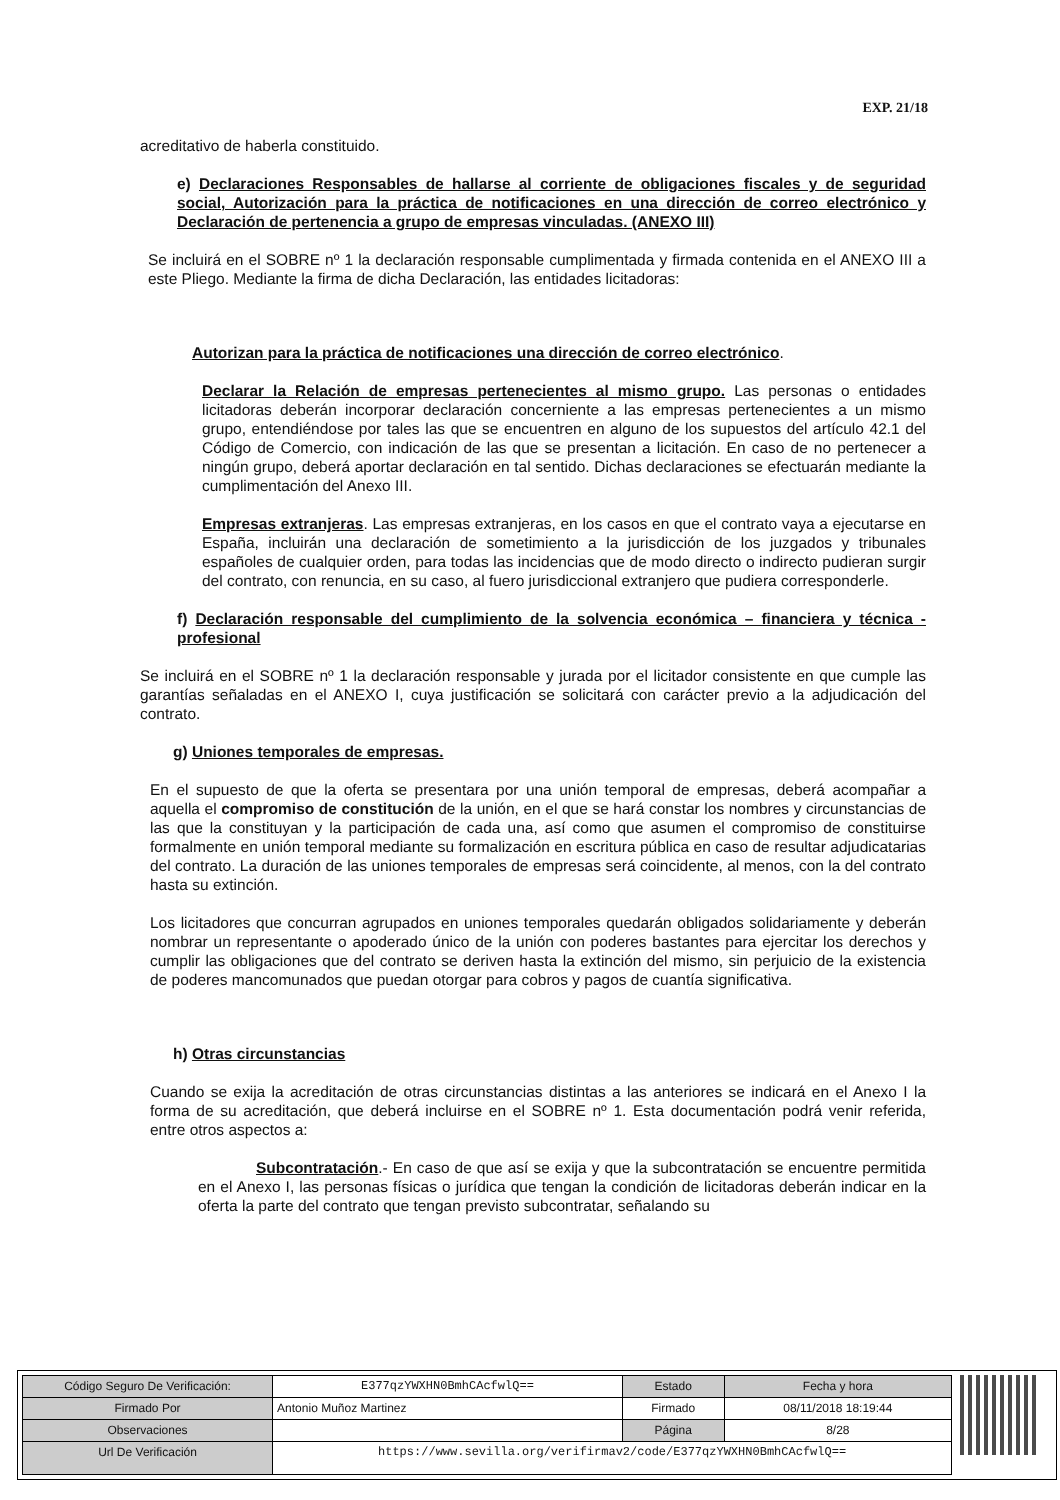EXP. 21/18
acreditativo de haberla constituido.
e) Declaraciones Responsables de hallarse al corriente de obligaciones fiscales y de seguridad social, Autorización para la práctica de notificaciones en una dirección de correo electrónico y Declaración de pertenencia a grupo de empresas vinculadas. (ANEXO III)
Se incluirá en el SOBRE nº 1 la declaración responsable cumplimentada y firmada contenida en el ANEXO III a este Pliego. Mediante la firma de dicha Declaración, las entidades licitadoras:
Autorizan para la práctica de notificaciones una dirección de correo electrónico.
Declarar la Relación de empresas pertenecientes al mismo grupo. Las personas o entidades licitadoras deberán incorporar declaración concerniente a las empresas pertenecientes a un mismo grupo, entendiéndose por tales las que se encuentren en alguno de los supuestos del artículo 42.1 del Código de Comercio, con indicación de las que se presentan a licitación. En caso de no pertenecer a ningún grupo, deberá aportar declaración en tal sentido. Dichas declaraciones se efectuarán mediante la cumplimentación del Anexo III.
Empresas extranjeras. Las empresas extranjeras, en los casos en que el contrato vaya a ejecutarse en España, incluirán una declaración de sometimiento a la jurisdicción de los juzgados y tribunales españoles de cualquier orden, para todas las incidencias que de modo directo o indirecto pudieran surgir del contrato, con renuncia, en su caso, al fuero jurisdiccional extranjero que pudiera corresponderle.
f) Declaración responsable del cumplimiento de la solvencia económica – financiera y técnica - profesional
Se incluirá en el SOBRE nº 1 la declaración responsable y jurada por el licitador consistente en que cumple las garantías señaladas en el ANEXO I, cuya justificación se solicitará con carácter previo a la adjudicación del contrato.
g) Uniones temporales de empresas.
En el supuesto de que la oferta se presentara por una unión temporal de empresas, deberá acompañar a aquella el compromiso de constitución de la unión, en el que se hará constar los nombres y circunstancias de las que la constituyan y la participación de cada una, así como que asumen el compromiso de constituirse formalmente en unión temporal mediante su formalización en escritura pública en caso de resultar adjudicatarias del contrato. La duración de las uniones temporales de empresas será coincidente, al menos, con la del contrato hasta su extinción.
Los licitadores que concurran agrupados en uniones temporales quedarán obligados solidariamente y deberán nombrar un representante o apoderado único de la unión con poderes bastantes para ejercitar los derechos y cumplir las obligaciones que del contrato se deriven hasta la extinción del mismo, sin perjuicio de la existencia de poderes mancomunados que puedan otorgar para cobros y pagos de cuantía significativa.
h) Otras circunstancias
Cuando se exija la acreditación de otras circunstancias distintas a las anteriores se indicará en el Anexo I la forma de su acreditación, que deberá incluirse en el SOBRE nº 1. Esta documentación podrá venir referida, entre otros aspectos a:
Subcontratación.- En caso de que así se exija y que la subcontratación se encuentre permitida en el Anexo I, las personas físicas o jurídica que tengan la condición de licitadoras deberán indicar en la oferta la parte del contrato que tengan previsto subcontratar, señalando su
| Código Seguro De Verificación: | E377qzYWXHN0BmhCAcfwlQ== | Estado | Fecha y hora |
| Firmado Por | Antonio Muñoz Martinez | Firmado | 08/11/2018 18:19:44 |
| Observaciones | | Página | 8/28 |
| Url De Verificación | https://www.sevilla.org/verifirmav2/code/E377qzYWXHN0BmhCAcfwlQ== | | |